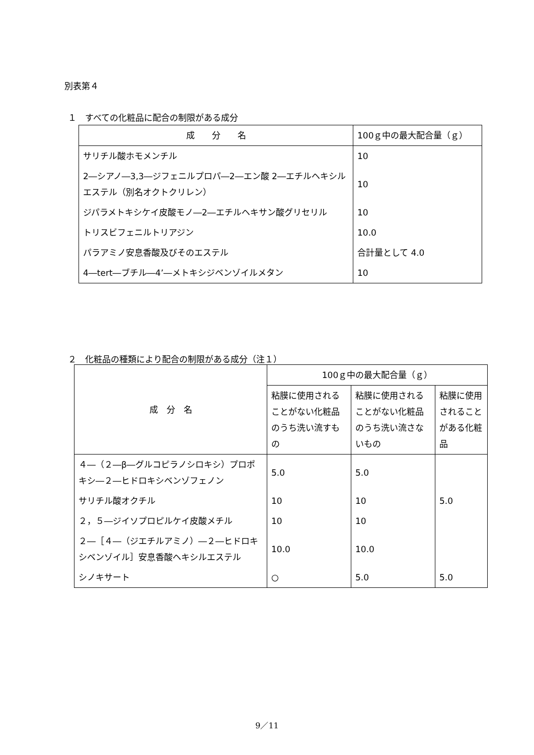別表第４
１　すべての化粧品に配合の制限がある成分
| 成 分 名 | 100ｇ中の最大配合量（ｇ） |
| --- | --- |
| サリチル酸ホモメンチル | 10 |
| 2―シアノ―3,3―ジフェニルプロパ―2―エン酸 2―エチルヘキシルエステル（別名オクトクリレン） | 10 |
| ジパラメトキシケイ皮酸モノ―2―エチルヘキサン酸グリセリル | 10 |
| トリスビフェニルトリアジン | 10.0 |
| パラアミノ安息香酸及びそのエステル | 合計量として 4.0 |
| 4―tert―ブチル―4’―メトキシジベンゾイルメタン | 10 |
２　化粧品の種類により配合の制限がある成分（注１）
| 成 分 名 | 100ｇ中の最大配合量（ｇ） | | |
| --- | --- | --- | --- |
| | 粘膜に使用されることがない化粧品のうち洗い流すもの | 粘膜に使用されることがない化粧品のうち洗い流さないもの | 粘膜に使用されることがある化粧品 |
| ４―（２―β―グルコピラノシロキシ）プロポキシ―２―ヒドロキシベンゾフェノン | 5.0 | 5.0 | |
| サリチル酸オクチル | 10 | 10 | 5.0 |
| ２，５―ジイソプロピルケイ皮酸メチル | 10 | 10 | |
| ２―［４―（ジエチルアミノ）―２―ヒドロキシベンゾイル］安息香酸ヘキシルエステル | 10.0 | 10.0 | |
| シノキサート | ○ | 5.0 | 5.0 |
9／11